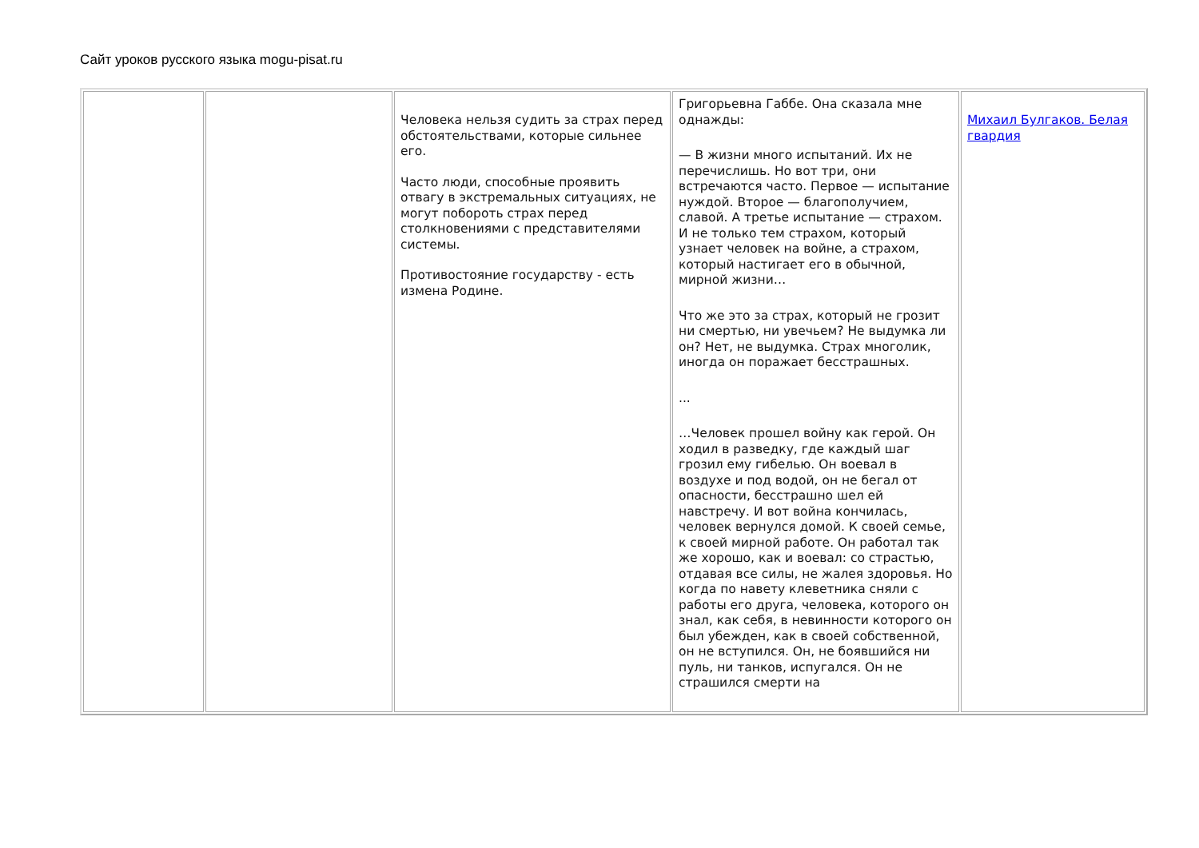Сайт уроков русского языка mogu-pisat.ru
| | | Человека нельзя судить за страх перед обстоятельствами, которые сильнее его. Часто люди, способные проявить отвагу в экстремальных ситуациях, не могут побороть страх перед столкновениями с представителями системы. Противостояние государству - есть измена Родине. | Григорьевна Габбе. Она сказала мне однажды: — В жизни много испытаний. Их не перечислишь. Но вот три, они встречаются часто. Первое — испытание нуждой. Второе — благополучием, славой. А третье испытание — страхом. И не только тем страхом, который узнает человек на войне, а страхом, который настигает его в обычной, мирной жизни… Что же это за страх, который не грозит ни смертью, ни увечьем? Не выдумка ли он? Нет, не выдумка. Страх многолик, иногда он поражает бесстрашных. ... …Человек прошел войну как герой. Он ходил в разведку, где каждый шаг грозил ему гибелью. Он воевал в воздухе и под водой, он не бегал от опасности, бесстрашно шел ей навстречу. И вот война кончилась, человек вернулся домой. К своей семье, к своей мирной работе. Он работал так же хорошо, как и воевал: со страстью, отдавая все силы, не жалея здоровья. Но когда по навету клеветника сняли с работы его друга, человека, которого он знал, как себя, в невинности которого он был убежден, как в своей собственной, он не вступился. Он, не боявшийся ни пуль, ни танков, испугался. Он не страшился смерти на | Михаил Булгаков. Белая гвардия |